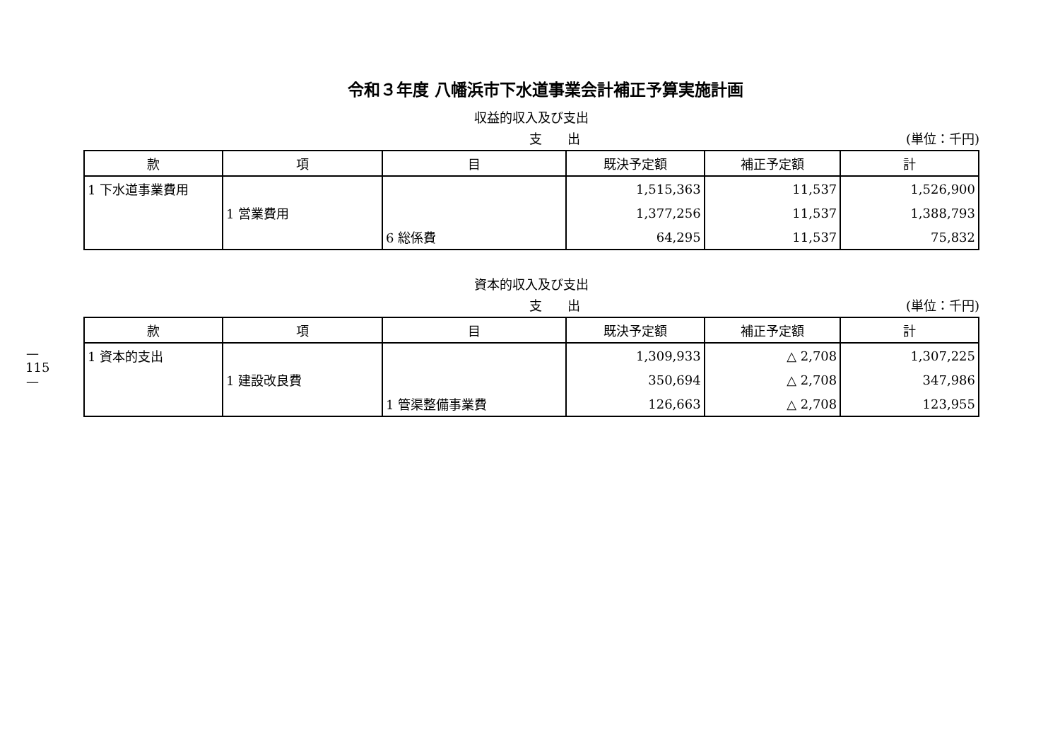令和３年度 八幡浜市下水道事業会計補正予算実施計画
収益的収入及び支出
支　　出 (単位：千円)
| 款 | 項 | 目 | 既決予定額 | 補正予定額 | 計 |
| --- | --- | --- | --- | --- | --- |
| 1 下水道事業費用 | | | 1,515,363 | 11,537 | 1,526,900 |
| | 1 営業費用 | | 1,377,256 | 11,537 | 1,388,793 |
| | | 6 総係費 | 64,295 | 11,537 | 75,832 |
資本的収入及び支出
支　　出 (単位：千円)
| 款 | 項 | 目 | 既決予定額 | 補正予定額 | 計 |
| --- | --- | --- | --- | --- | --- |
| 1 資本的支出 | | | 1,309,933 | △ 2,708 | 1,307,225 |
| | 1 建設改良費 | | 350,694 | △ 2,708 | 347,986 |
| | | 1 管渠整備事業費 | 126,663 | △ 2,708 | 123,955 |
—
115
—